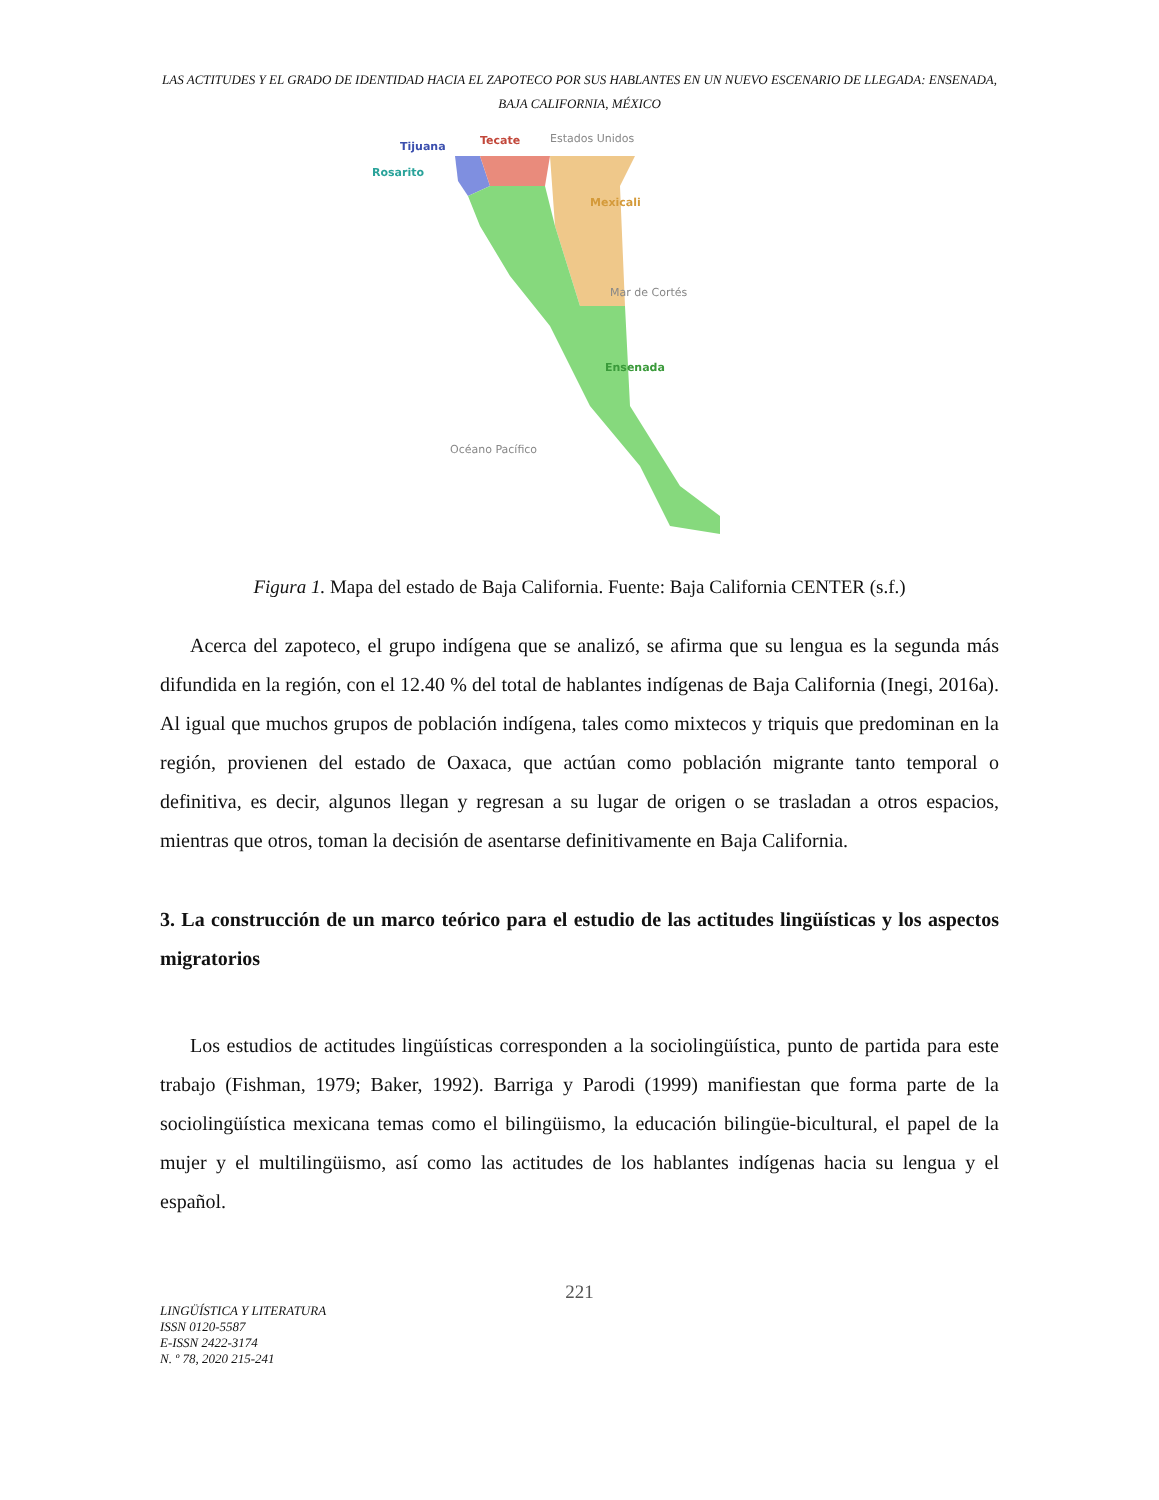LAS ACTITUDES Y EL GRADO DE IDENTIDAD HACIA EL ZAPOTECO POR SUS HABLANTES EN UN NUEVO ESCENARIO DE LLEGADA: ENSENADA, BAJA CALIFORNIA, MÉXICO
Tijuana
Tecate
Estados Unidos
Rosarito
Mexicali
Mar de Cortés
Ensenada
Océano Pacífico
Figura 1. Mapa del estado de Baja California. Fuente: Baja California CENTER (s.f.)
Acerca del zapoteco, el grupo indígena que se analizó, se afirma que su lengua es la segunda más difundida en la región, con el 12.40 % del total de hablantes indígenas de Baja California (Inegi, 2016a). Al igual que muchos grupos de población indígena, tales como mixtecos y triquis que predominan en la región, provienen del estado de Oaxaca, que actúan como población migrante tanto temporal o definitiva, es decir, algunos llegan y regresan a su lugar de origen o se trasladan a otros espacios, mientras que otros, toman la decisión de asentarse definitivamente en Baja California.
3. La construcción de un marco teórico para el estudio de las actitudes lingüísticas y los aspectos migratorios
Los estudios de actitudes lingüísticas corresponden a la sociolingüística, punto de partida para este trabajo (Fishman, 1979; Baker, 1992). Barriga y Parodi (1999) manifiestan que forma parte de la sociolingüística mexicana temas como el bilingüismo, la educación bilingüe-bicultural, el papel de la mujer y el multilingüismo, así como las actitudes de los hablantes indígenas hacia su lengua y el español.
221
LINGÜÍSTICA Y LITERATURA
ISSN 0120-5587
E-ISSN 2422-3174
N. º 78, 2020 215-241